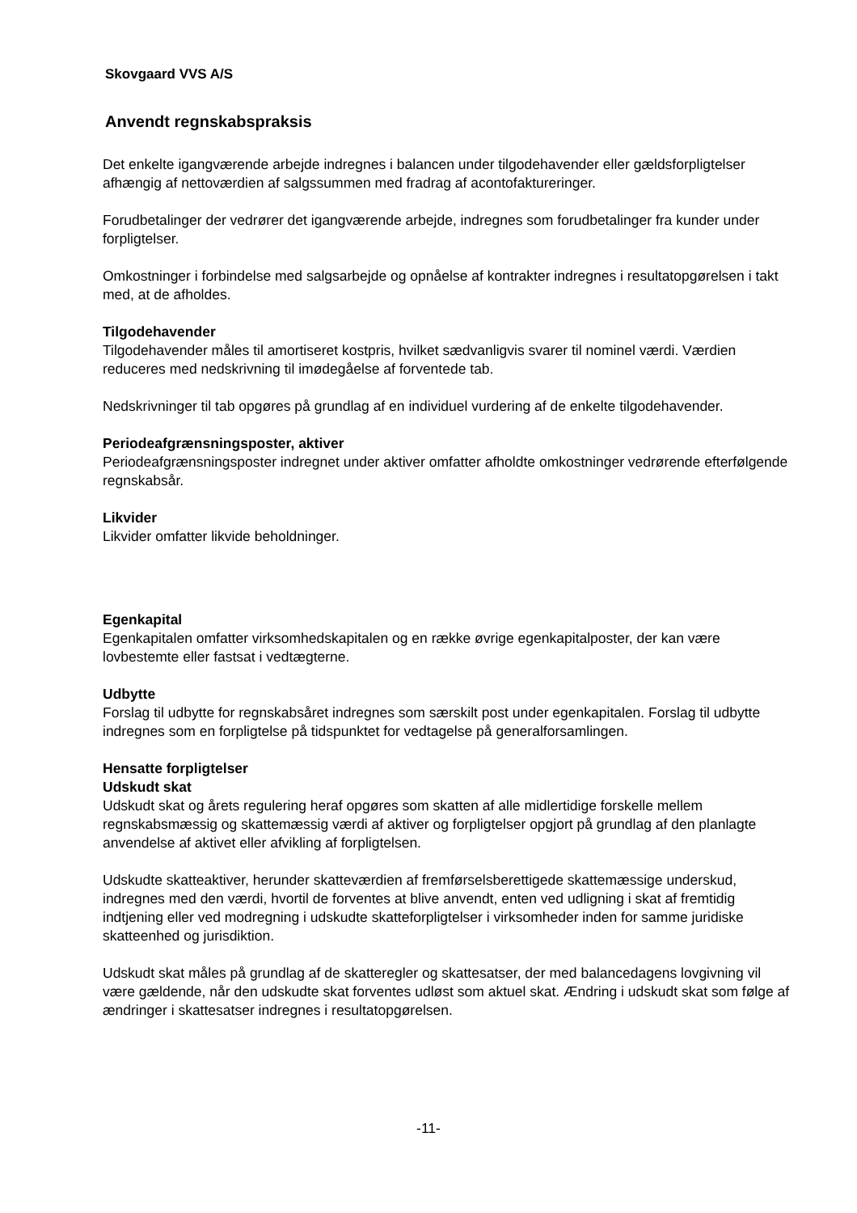Skovgaard VVS A/S
Anvendt regnskabspraksis
Det enkelte igangværende arbejde indregnes i balancen under tilgodehavender eller gældsforpligtelser afhængig af nettoværdien af salgssummen med fradrag af acontofaktureringer.
Forudbetalinger der vedrører det igangværende arbejde, indregnes som forudbetalinger fra kunder under forpligtelser.
Omkostninger i forbindelse med salgsarbejde og opnåelse af kontrakter indregnes i resultatopgørelsen i takt med, at de afholdes.
Tilgodehavender
Tilgodehavender måles til amortiseret kostpris, hvilket sædvanligvis svarer til nominel værdi. Værdien reduceres med nedskrivning til imødegåelse af forventede tab.
Nedskrivninger til tab opgøres på grundlag af en individuel vurdering af de enkelte tilgodehavender.
Periodeafgrænsningsposter, aktiver
Periodeafgrænsningsposter indregnet under aktiver omfatter afholdte omkostninger vedrørende efterfølgende regnskabsår.
Likvider
Likvider omfatter likvide beholdninger.
Egenkapital
Egenkapitalen omfatter virksomhedskapitalen og en række øvrige egenkapitalposter, der kan være lovbestemte eller fastsat i vedtægterne.
Udbytte
Forslag til udbytte for regnskabsåret indregnes som særskilt post under egenkapitalen. Forslag til udbytte indregnes som en forpligtelse på tidspunktet for vedtagelse på generalforsamlingen.
Hensatte forpligtelser
Udskudt skat
Udskudt skat og årets regulering heraf opgøres som skatten af alle midlertidige forskelle mellem regnskabsmæssig og skattemæssig værdi af aktiver og forpligtelser opgjort på grundlag af den planlagte anvendelse af aktivet eller afvikling af forpligtelsen.
Udskudte skatteaktiver, herunder skatteværdien af fremførselsberettigede skattemæssige underskud, indregnes med den værdi, hvortil de forventes at blive anvendt, enten ved udligning i skat af fremtidig indtjening eller ved modregning i udskudte skatteforpligtelser i virksomheder inden for samme juridiske skatteenhed og jurisdiktion.
Udskudt skat måles på grundlag af de skatteregler og skattesatser, der med balancedagens lovgivning vil være gældende, når den udskudte skat forventes udløst som aktuel skat. Ændring i udskudt skat som følge af ændringer i skattesatser indregnes i resultatopgørelsen.
-11-